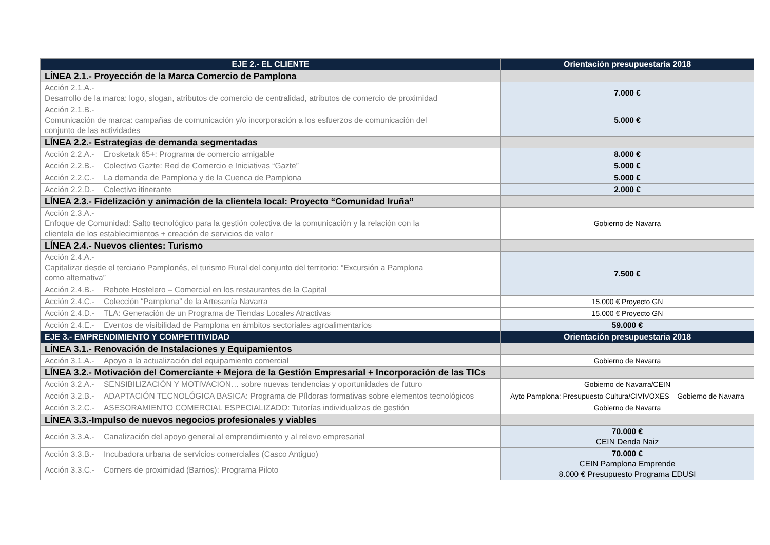| EJE 2.- EL CLIENTE | Orientación presupuestaria 2018 |
| --- | --- |
| LÍNEA 2.1.- Proyección de la Marca Comercio de Pamplona | |
| Acción 2.1.A.- Desarrollo de la marca: logo, slogan, atributos de comercio de centralidad, atributos de comercio de proximidad | 7.000 € |
| Acción 2.1.B.- Comunicación de marca: campañas de comunicación y/o incorporación a los esfuerzos de comunicación del conjunto de las actividades | 5.000 € |
| LÍNEA 2.2.- Estrategias de demanda segmentadas | |
| Acción 2.2.A.- Erosketak 65+: Programa de comercio amigable | 8.000 € |
| Acción 2.2.B.- Colectivo Gazte: Red de Comercio e Iniciativas “Gazte” | 5.000 € |
| Acción 2.2.C.- La demanda de Pamplona y de la Cuenca de Pamplona | 5.000 € |
| Acción 2.2.D.- Colectivo itinerante | 2.000 € |
| LÍNEA 2.3.- Fidelización y animación de la clientela local: Proyecto “Comunidad Iruña” | |
| Acción 2.3.A.- Enfoque de Comunidad: Salto tecnológico para la gestión colectiva de la comunicación y la relación con la clientela de los establecimientos + creación de servicios de valor | Gobierno de Navarra |
| LÍNEA 2.4.- Nuevos clientes: Turismo | |
| Acción 2.4.A.- Capitalizar desde el terciario Pamplonés, el turismo Rural del conjunto del territorio: “Excursión a Pamplona como alternativa” | 7.500 € |
| Acción 2.4.B.- Rebote Hostelero – Comercial en los restaurantes de la Capital | |
| Acción 2.4.C.- Colección “Pamplona” de la Artesanía Navarra | 15.000 € Proyecto GN |
| Acción 2.4.D.- TLA: Generación de un Programa de Tiendas Locales Atractivas | 15.000 € Proyecto GN |
| Acción 2.4.E.- Eventos de visibilidad de Pamplona en ámbitos sectoriales agroalimentarios | 59.000 € |
| EJE 3.- EMPRENDIMIENTO Y COMPETITIVIDAD | Orientación presupuestaria 2018 |
| LÍNEA 3.1.- Renovación de Instalaciones y Equipamientos | |
| Acción 3.1.A.- Apoyo a la actualización del equipamiento comercial | Gobierno de Navarra |
| LÍNEA 3.2.- Motivación del Comerciante + Mejora de la Gestión Empresarial + Incorporación de las TICs | |
| Acción 3.2.A.- SENSIBILIZACIÓN Y MOTIVACION… sobre nuevas tendencias y oportunidades de futuro | Gobierno de Navarra/CEIN |
| Acción 3.2.B.- ADAPTACIÓN TECNOLÓGICA BASICA: Programa de Píldoras formativas sobre elementos tecnológicos | Ayto Pamplona: Presupuesto Cultura/CIVIVOXES – Gobierno de Navarra |
| Acción 3.2.C.- ASESORAMIENTO COMERCIAL ESPECIALIZADO: Tutorías individualizas de gestión | Gobierno de Navarra |
| LÍNEA 3.3.-Impulso de nuevos negocios profesionales y viables | |
| Acción 3.3.A.- Canalización del apoyo general al emprendimiento y al relevo empresarial | 70.000 € CEIN Denda Naiz |
| Acción 3.3.B.- Incubadora urbana de servicios comerciales (Casco Antiguo) | 70.000 € CEIN Pamplona Emprende 8.000 € Presupuesto Programa EDUSI |
| Acción 3.3.C.- Corners de proximidad (Barrios): Programa Piloto | |